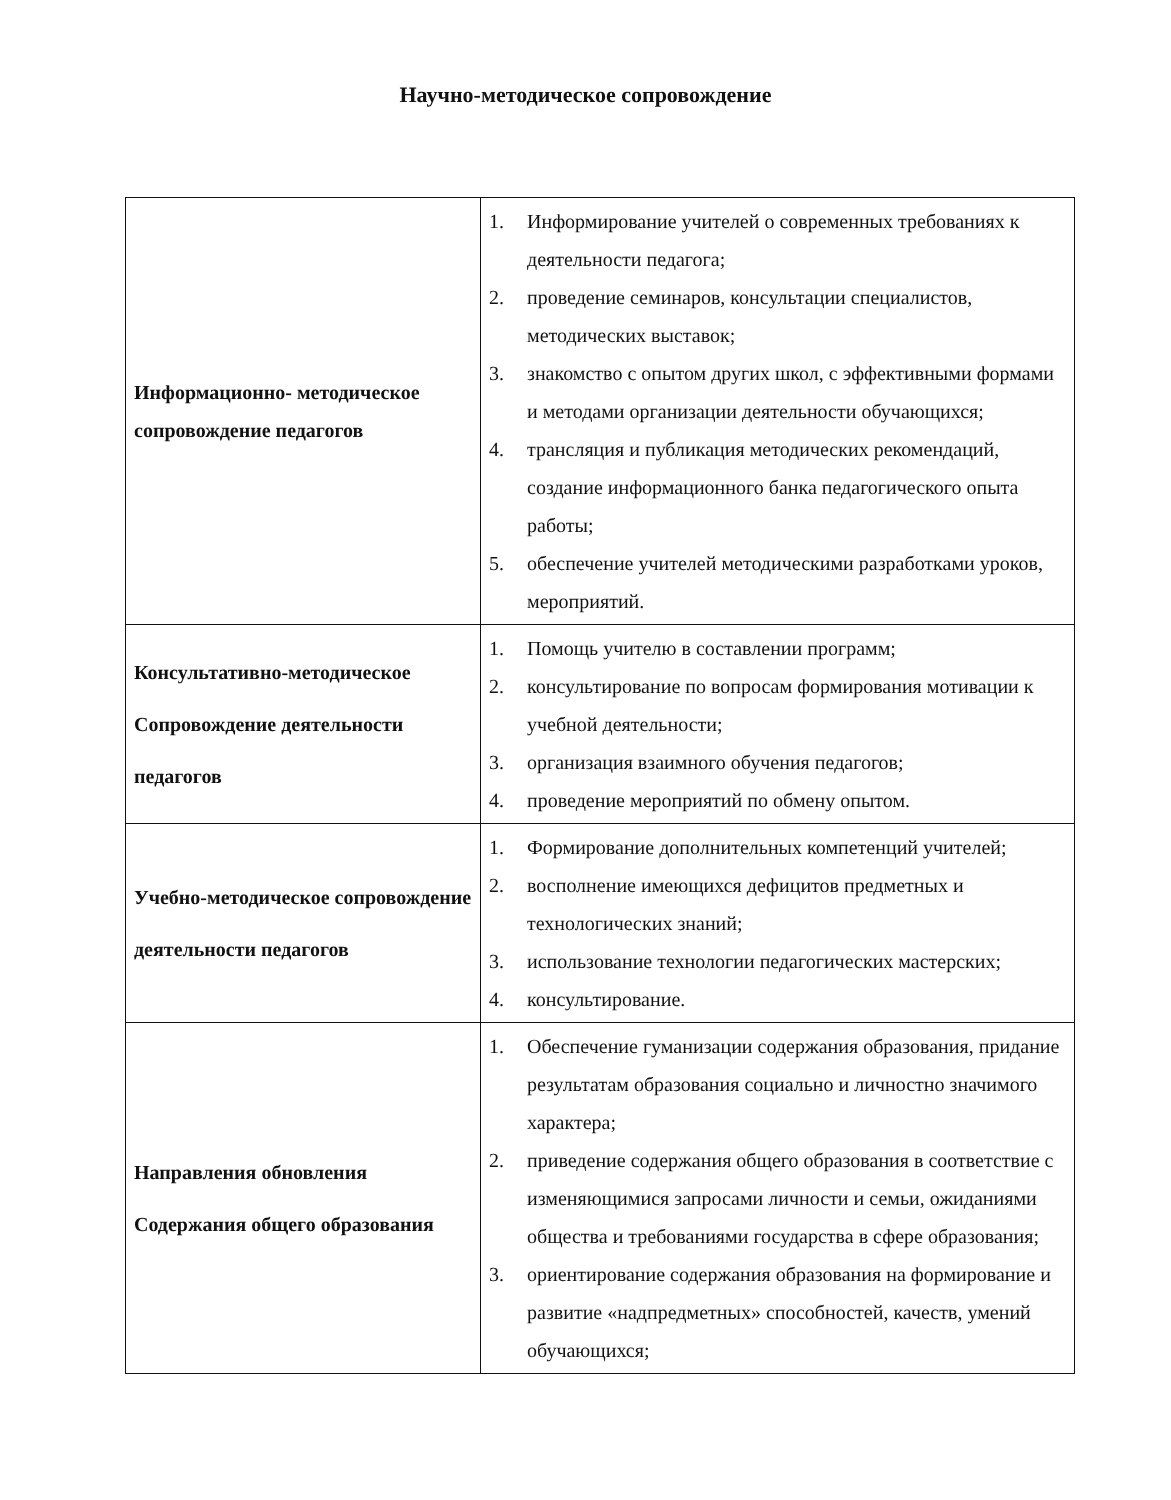Научно-методическое сопровождение
| Информационно- методическое сопровождение педагогов | 1. Информирование учителей о современных требованиях к деятельности педагога; 2. проведение семинаров, консультации специалистов, методических выставок; 3. знакомство с опытом других школ, с эффективными формами и методами организации деятельности обучающихся; 4. трансляция и публикация методических рекомендаций, создание информационного банка педагогического опыта работы; 5. обеспечение учителей методическими разработками уроков, мероприятий. |
| Консультативно-методическое Сопровождение деятельности педагогов | 1. Помощь учителю в составлении программ; 2. консультирование по вопросам формирования мотивации к учебной деятельности; 3. организация взаимного обучения педагогов; 4. проведение мероприятий по обмену опытом. |
| Учебно-методическое сопровождение деятельности педагогов | 1. Формирование дополнительных компетенций учителей; 2. восполнение имеющихся дефицитов предметных и технологических знаний; 3. использование технологии педагогических мастерских; 4. консультирование. |
| Направления обновления Содержания общего образования | 1. Обеспечение гуманизации содержания образования, придание результатам образования социально и личностно значимого характера; 2. приведение содержания общего образования в соответствие с изменяющимися запросами личности и семьи, ожиданиями общества и требованиями государства в сфере образования; 3. ориентирование содержания образования на формирование и развитие «надпредметных» способностей, качеств, умений обучающихся; |